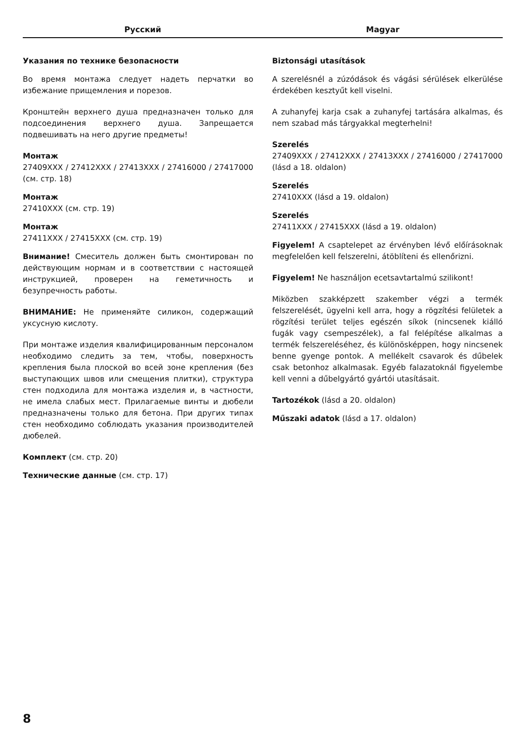Русский Magyar
Указания по технике безопасности
Во время монтажа следует надеть перчатки во избежание прищемления и порезов.
Кронштейн верхнего душа предназначен только для подсоединения верхнего душа. Запрещается подвешивать на него другие предметы!
Монтаж
27409XXX / 27412XXX / 27413XXX / 27416000 / 27417000 (см. стр. 18)
Монтаж
27410XXX (см. стр. 19)
Монтаж
27411XXX / 27415XXX (см. стр. 19)
Внимание! Смеситель должен быть смонтирован по действующим нормам и в соответствии с настоящей инструкцией, проверен на геметичность и безупречность работы.
ВНИМАНИЕ: Не применяйте силикон, содержащий уксусную кислоту.
При монтаже изделия квалифицированным персоналом необходимо следить за тем, чтобы, поверхность крепления была плоской во всей зоне крепления (без выступающих швов или смещения плитки), структура стен подходила для монтажа изделия и, в частности, не имела слабых мест. Прилагаемые винты и дюбели предназначены только для бетона. При других типах стен необходимо соблюдать указания производителей дюбелей.
Комплект (см. стр. 20)
Технические данные (см. стр. 17)
Biztonsági utasítások
A szerelésnél a zúzódások és vágási sérülések elkerülése érdekében kesztyűt kell viselni.
A zuhanyfej karja csak a zuhanyfej tartására alkalmas, és nem szabad más tárgyakkal megterhelni!
Szerelés
27409XXX / 27412XXX / 27413XXX / 27416000 / 27417000 (lásd a 18. oldalon)
Szerelés
27410XXX (lásd a 19. oldalon)
Szerelés
27411XXX / 27415XXX (lásd a 19. oldalon)
Figyelem! A csaptelepet az érvényben lévő előírásoknak megfelelően kell felszerelni, átöblíteni és ellenőrizni.
Figyelem! Ne használjon ecetsavtartalmú szilikont!
Miközben szakképzett szakember végzi a termék felszerelését, ügyelni kell arra, hogy a rögzítési felületek a rögzítési terület teljes egészén síkok (nincsenek kiálló fugák vagy csempeszélek), a fal felépítése alkalmas a termék felszereléséhez, és különösképpen, hogy nincsenek benne gyenge pontok. A mellékelt csavarok és dűbelek csak betonhoz alkalmasak. Egyéb falazatoknál figyelembe kell venni a dűbelgyártó gyártói utasításait.
Tartozékok (lásd a 20. oldalon)
Műszaki adatok (lásd a 17. oldalon)
8